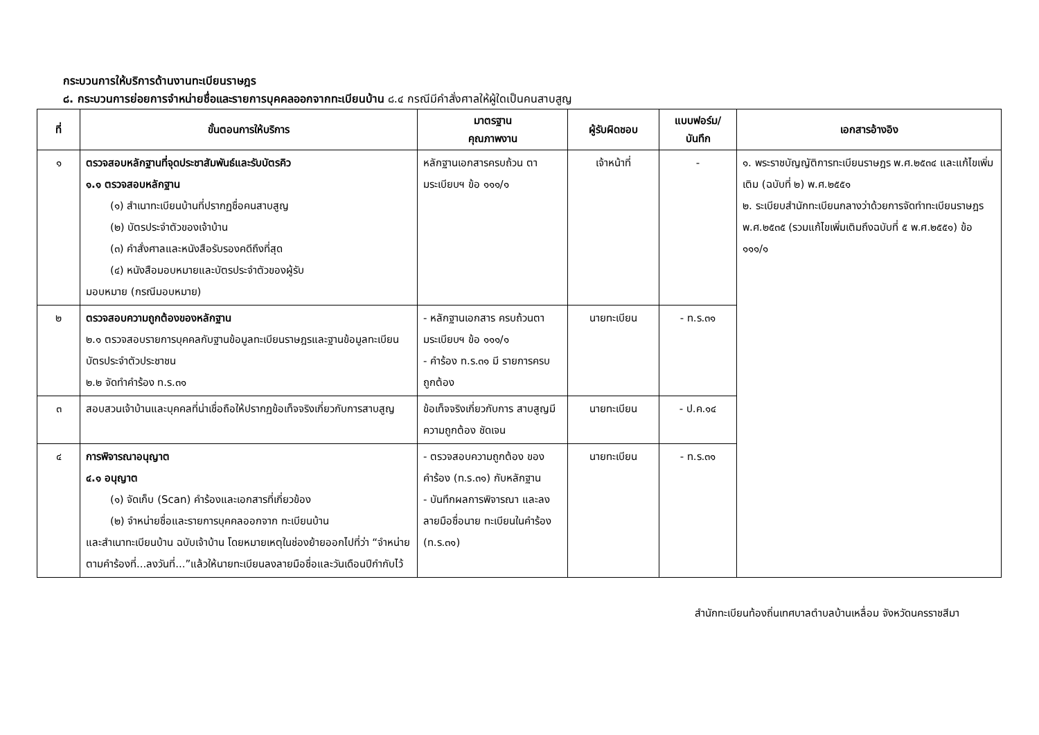กระบวนการให้บริการด้านงานทะเบียนราษฎร
๘. กระบวนการย่อยการจำหน่ายชื่อและรายการบุคคลออกจากทะเบียนบ้าน ๘.๔ กรณีมีคำสั่งศาลให้ผู้ใดเป็นคนสาบสูญ
| ที่ | ขั้นตอนการให้บริการ | มาตรฐาน คุณภาพงาน | ผู้รับผิดชอบ | แบบฟอร์ม/ บันทึก | เอกสารอ้างอิง |
| --- | --- | --- | --- | --- | --- |
| ๑ | ตรวจสอบหลักฐานที่จุดประชาสัมพันธ์และรับบัตรคิว ๑.๑ ตรวจสอบหลักฐาน (๑) สำเนาทะเบียนบ้านที่ปรากฏชื่อคนสาบสูญ (๒) บัตรประจำตัวของเจ้าบ้าน (๓) คำสั่งศาลและหนังสือรับรองคดีถึงที่สุด (๔) หนังสือมอบหมายและบัตรประจำตัวของผู้รับ มอบหมาย (กรณีมอบหมาย) | หลักฐานเอกสารครบถ้วน ตามระเบียบฯ ข้อ ๑๑๑/๑ | เจ้าหน้าที่ | - | ๑. พระราชบัญญัติการทะเบียนราษฎร พ.ศ.๒๕๓๔ และแก้ไขเพิ่มเติม (ฉบับที่ ๒) พ.ศ.๒๕๕๑ ๒. ระเบียบสำนักทะเบียนกลางว่าด้วยการจัดทำทะเบียนราษฎร พ.ศ.๒๕๓๕ (รวมแก้ไขเพิ่มเติมถึงฉบับที่ ๕ พ.ศ.๒๕๕๑) ข้อ ๑๑๑/๑ |
| ๒ | ตรวจสอบความถูกต้องของหลักฐาน ๒.๑ ตรวจสอบรายการบุคคลกับฐานข้อมูลทะเบียนราษฎรและฐานข้อมูลทะเบียนบัตรประจำตัวประชาชน ๒.๒ จัดทำคำร้อง ท.ร.๓๑ | - หลักฐานเอกสาร ครบถ้วนตามระเบียบฯ ข้อ ๑๑๑/๑ - คำร้อง ท.ร.๓๑ มี รายการครบถูกต้อง | นายทะเบียน | - ท.ร.๓๑ | |
| ๓ | สอบสวนเจ้าบ้านและบุคคลที่น่าเชื่อถือให้ปรากฏข้อเท็จจริงเกี่ยวกับการสาบสูญ | ข้อเท็จจริงเกี่ยวกับการ สาบสูญมีความถูกต้อง ชัดเจน | นายทะเบียน | - ป.ค.๑๔ | |
| ๔ | การพิจารณาอนุญาต ๔.๑ อนุญาต (๑) จัดเก็บ (Scan) คำร้องและเอกสารที่เกี่ยวข้อง (๒) จำหน่ายชื่อและรายการบุคคลออกจาก ทะเบียนบ้าน และสำเนาทะเบียนบ้าน ฉบับเจ้าบ้าน โดยหมายเหตุในช่องย้ายออกไปที่ว่า “จำหน่ายตามคำร้องที่...ลงวันที่...”แล้วให้นายทะเบียนลงลายมือชื่อและวันเดือนปีกำกับไว้ | - ตรวจสอบความถูกต้อง ของคำร้อง (ท.ร.๓๑) กับหลักฐาน - บันทึกผลการพิจารณา และลงลายมือชื่อนาย ทะเบียนในคำร้อง (ท.ร.๓๑) | นายทะเบียน | - ท.ร.๓๑ | |
สำนักทะเบียนท้องถิ่นเทศบาลตำบลบ้านเหลื่อม จังหวัดนครราชสีมา